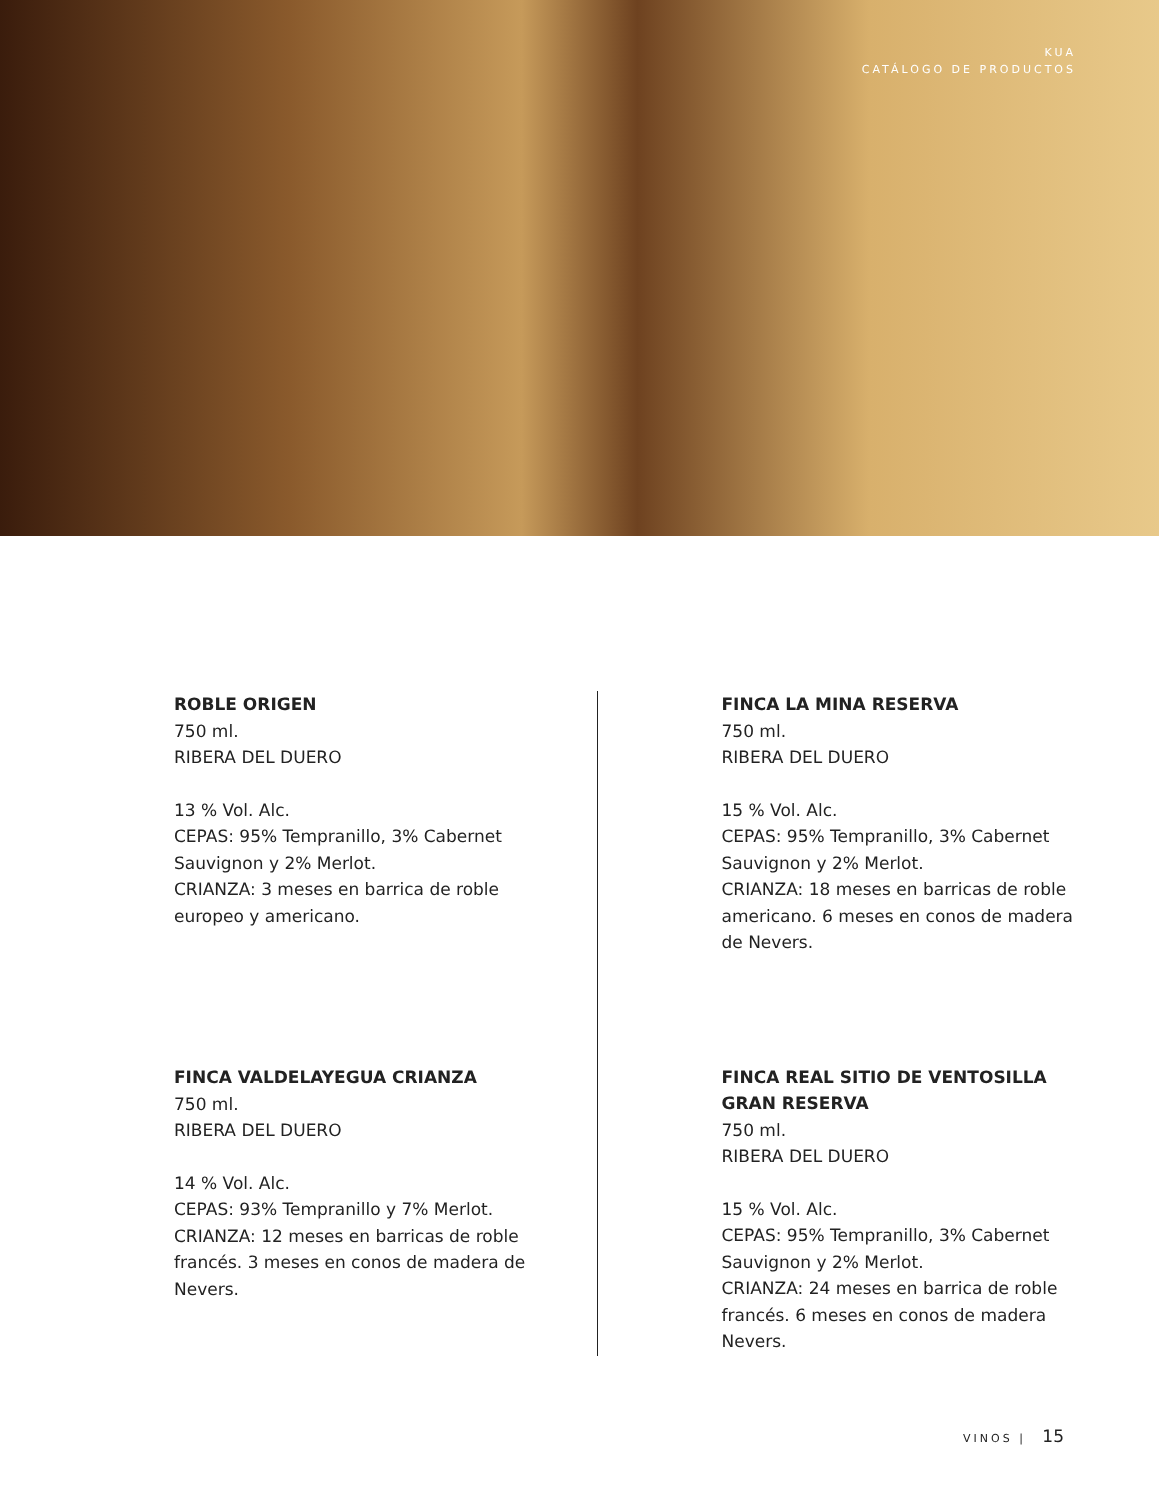KUA
CATÁLOGO DE PRODUCTOS
ROBLE ORIGEN
750 ml.
RIBERA DEL DUERO
13 % Vol. Alc.
CEPAS: 95% Tempranillo, 3% Cabernet Sauvignon y 2% Merlot.
CRIANZA: 3 meses en barrica de roble europeo y americano.
FINCA VALDELAYEGUA CRIANZA
750 ml.
RIBERA DEL DUERO
14 % Vol. Alc.
CEPAS: 93% Tempranillo y 7% Merlot.
CRIANZA: 12 meses en barricas de roble francés. 3 meses en conos de madera de Nevers.
FINCA LA MINA RESERVA
750 ml.
RIBERA DEL DUERO
15 % Vol. Alc.
CEPAS: 95% Tempranillo, 3% Cabernet Sauvignon y 2% Merlot.
CRIANZA: 18 meses en barricas de roble americano. 6 meses en conos de madera de Nevers.
FINCA REAL SITIO DE VENTOSILLA GRAN RESERVA
750 ml.
RIBERA DEL DUERO
15 % Vol. Alc.
CEPAS: 95% Tempranillo, 3% Cabernet Sauvignon y 2% Merlot.
CRIANZA: 24 meses en barrica de roble francés. 6 meses en conos de madera Nevers.
VINOS | 15